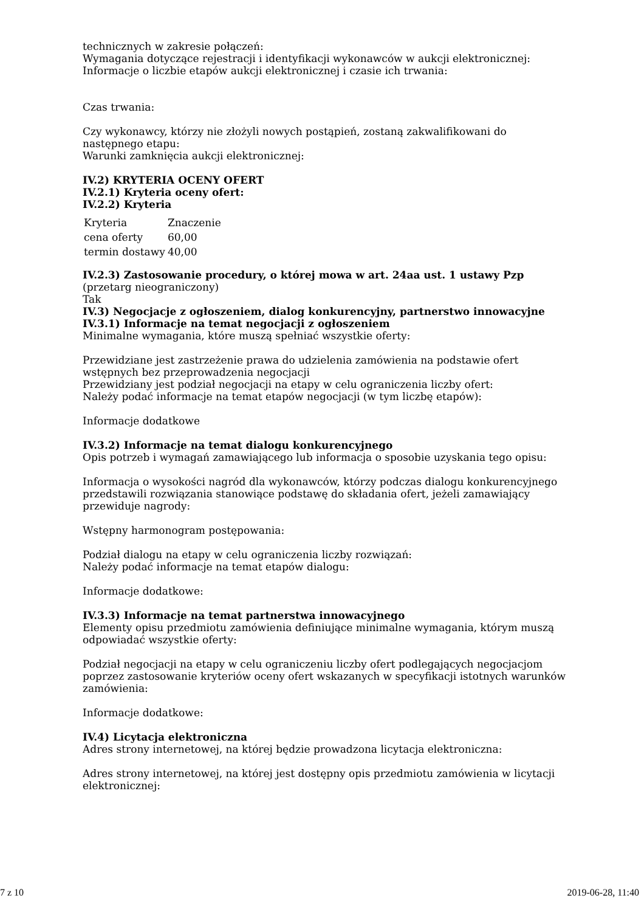technicznych w zakresie połączeń:
Wymagania dotyczące rejestracji i identyfikacji wykonawców w aukcji elektronicznej:
Informacje o liczbie etapów aukcji elektronicznej i czasie ich trwania:
Czas trwania:
Czy wykonawcy, którzy nie złożyli nowych postąpień, zostaną zakwalifikowani do następnego etapu:
Warunki zamknięcia aukcji elektronicznej:
IV.2) KRYTERIA OCENY OFERT
IV.2.1) Kryteria oceny ofert:
IV.2.2) Kryteria
| Kryteria | Znaczenie |
| cena oferty | 60,00 |
| termin dostawy | 40,00 |
IV.2.3) Zastosowanie procedury, o której mowa w art. 24aa ust. 1 ustawy Pzp
(przetarg nieograniczony)
Tak
IV.3) Negocjacje z ogłoszeniem, dialog konkurencyjny, partnerstwo innowacyjne
IV.3.1) Informacje na temat negocjacji z ogłoszeniem
Minimalne wymagania, które muszą spełniać wszystkie oferty:
Przewidziane jest zastrzeżenie prawa do udzielenia zamówienia na podstawie ofert wstępnych bez przeprowadzenia negocjacji
Przewidziany jest podział negocjacji na etapy w celu ograniczenia liczby ofert:
Należy podać informacje na temat etapów negocjacji (w tym liczbę etapów):
Informacje dodatkowe
IV.3.2) Informacje na temat dialogu konkurencyjnego
Opis potrzeb i wymagań zamawiającego lub informacja o sposobie uzyskania tego opisu:
Informacja o wysokości nagród dla wykonawców, którzy podczas dialogu konkurencyjnego przedstawili rozwiązania stanowiące podstawę do składania ofert, jeżeli zamawiający przewiduje nagrody:
Wstępny harmonogram postępowania:
Podział dialogu na etapy w celu ograniczenia liczby rozwiązań:
Należy podać informacje na temat etapów dialogu:
Informacje dodatkowe:
IV.3.3) Informacje na temat partnerstwa innowacyjnego
Elementy opisu przedmiotu zamówienia definiujące minimalne wymagania, którym muszą odpowiadać wszystkie oferty:
Podział negocjacji na etapy w celu ograniczeniu liczby ofert podlegających negocjacjom poprzez zastosowanie kryteriów oceny ofert wskazanych w specyfikacji istotnych warunków zamówienia:
Informacje dodatkowe:
IV.4) Licytacja elektroniczna
Adres strony internetowej, na której będzie prowadzona licytacja elektroniczna:
Adres strony internetowej, na której jest dostępny opis przedmiotu zamówienia w licytacji elektronicznej:
7 z 10 2019-06-28, 11:40